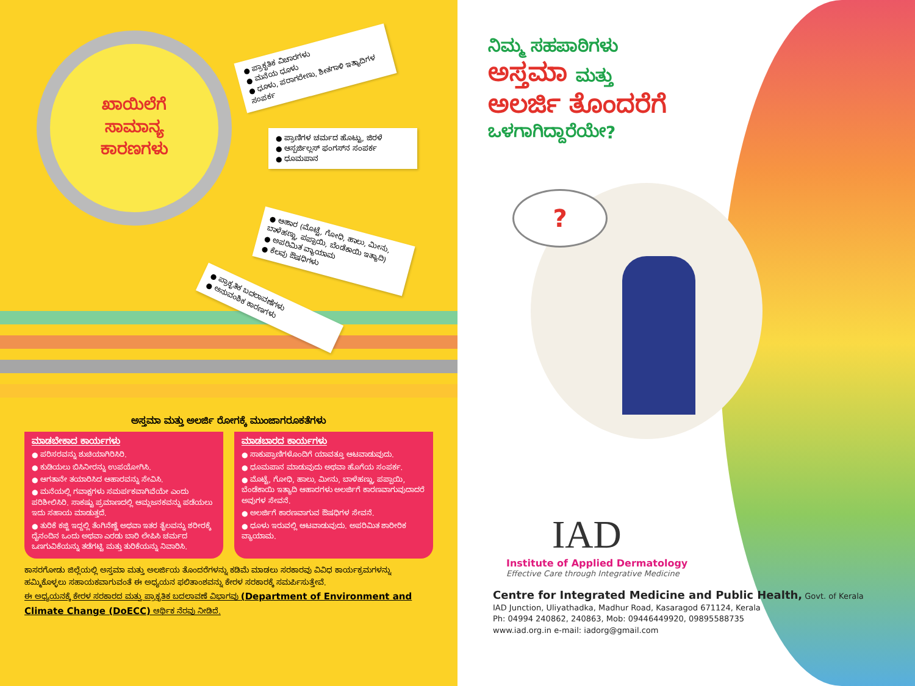ಖಾಯಿಲೆಗೆ
ಸಾಮಾನ್ಯ
ಕಾರಣಗಳು
● ಪ್ರಾಕೃತಿಕ ವಿಚಾರಗಳು
● ಮನೆಯ ಧೂಳು
● ಧೂಳು, ಪರಾಗರೇಣು, ಶೀತಗಾಳಿ ಇತ್ಯಾದಿಗಳ ಸಂಪರ್ಕ
● ಪ್ರಾಣಿಗಳ ಚರ್ಮದ ಹೊಟ್ಟು, ಜಿರಳೆ
● ಆಸ್ಪರ್ಜಿಲ್ಲಸ್ ಫಂಗಸ್‌ನ ಸಂಪರ್ಕ
● ಧೂಮಪಾನ
● ಆಹಾರ (ಮೊಟ್ಟೆ, ಗೋಧಿ, ಹಾಲು, ಮೀನು, ಬಾಳೆಹಣ್ಣು, ಪಪ್ಪಾಯಿ, ಬೆಂಡೆಕಾಯಿ ಇತ್ಯಾದಿ)
● ಅಪರಿಮಿತ ವ್ಯಾಯಾಮ
● ಕೆಲವು ಔಷಧಿಗಳು
● ಪ್ರಾಕೃತಿಕ ಬದಲಾವಣೆಗಳು
● ಅನುವಂಶಿಕ ಕಾರಣಗಳು
ಅಸ್ತಮಾ ಮತ್ತು ಅಲರ್ಜಿ ರೋಗಕ್ಕೆ ಮುಂಜಾಗರೂಕತೆಗಳು
ಮಾಡಬೇಕಾದ ಕಾರ್ಯಗಳು
● ಪರಿಸರವನ್ನು ಶುಚಿಯಾಗಿರಿಸಿರಿ.
● ಕುಡಿಯಲು ಬಿಸಿನೀರನ್ನು ಉಪಯೋಗಿಸಿ.
● ಆಗತಾನೇ ತಯಾರಿಸಿದ ಆಹಾರವನ್ನು ಸೇವಿಸಿ.
● ಮನೆಯಲ್ಲಿ ಗವಾಕ್ಷಗಳು ಸಮರ್ಪಕವಾಗಿವೆಯೇ ಎಂದು ಪರಿಶೀಲಿಸಿರಿ. ಸಾಕಷ್ಟು ಪ್ರಮಾಣದಲ್ಲಿ ಆಮ್ಲಜನಕವನ್ನು ಪಡೆಯಲು ಇದು ಸಹಾಯ ಮಾಡುತ್ತದೆ.
● ತುರಿಕೆ ಕಜ್ಜಿ ಇದ್ದಲ್ಲಿ ತೆಂಗಿನೆಣ್ಣೆ ಅಥವಾ ಇತರ ತೈಲವನ್ನು ಶರೀರಕ್ಕೆ ದೈನಂದಿನ ಒಂದು ಅಥವಾ ಎರಡು ಬಾರಿ ಲೇಪಿಸಿ ಚರ್ಮದ ಒಣಗುವಿಕೆಯನ್ನು ತಡೆಗಟ್ಟಿ ಮತ್ತು ತುರಿಕೆಯನ್ನು ನಿವಾರಿಸಿ.
ಮಾಡಬಾರದ ಕಾರ್ಯಗಳು
● ಸಾಕುಪ್ರಾಣಿಗಳೊಂದಿಗೆ ಯಾವತ್ತೂ ಆಟವಾಡುವುದು.
● ಧೂಮಪಾನ ಮಾಡುವುದು ಅಥವಾ ಹೊಗೆಯ ಸಂಪರ್ಕ.
● ಮೊಟ್ಟೆ, ಗೋಧಿ, ಹಾಲು, ಮೀನು, ಬಾಳೆಹಣ್ಣು, ಪಪ್ಪಾಯಿ, ಬೆಂಡೆಕಾಯಿ ಇತ್ಯಾದಿ ಆಹಾರಗಳು ಅಲರ್ಜಿಗೆ ಕಾರಣವಾಗುವುದಾದರೆ ಅವುಗಳ ಸೇವನೆ.
● ಅಲರ್ಜಿಗೆ ಕಾರಣವಾಗುವ ಔಷಧಿಗಳ ಸೇವನೆ.
● ಧೂಳು ಇರುವಲ್ಲಿ ಆಟವಾಡುವುದು. ಅಪರಿಮಿತ ಶಾರೀರಿಕ ವ್ಯಾಯಾಮ.
ಕಾಸರಗೋಡು ಜಿಲ್ಲೆಯಲ್ಲಿ ಅಸ್ತಮಾ ಮತ್ತು ಅಲರ್ಜಿಯ ತೊಂದರೆಗಳನ್ನು ಕಡಿಮೆ ಮಾಡಲು ಸರಕಾರವು ವಿವಿಧ ಕಾರ್ಯಕ್ರಮಗಳನ್ನು ಹಮ್ಮಿಕೊಳ್ಳಲು ಸಹಾಯಕವಾಗುವಂತೆ ಈ ಅಧ್ಯಯನ ಫಲಿತಾಂಶವನ್ನು ಕೇರಳ ಸರಕಾರಕ್ಕೆ ಸಮರ್ಪಿಸುತ್ತೇವೆ.
ಈ ಅಧ್ಯಯನಕ್ಕೆ ಕೇರಳ ಸರಕಾರದ ಮತ್ತು ಪ್ರಾಕೃತಿಕ ಬದಲಾವಣೆ ವಿಭಾಗವು (Department of Environment and Climate Change (DoECC) ಆರ್ಥಿಕ ನೆರವು ನೀಡಿದೆ.
ನಿಮ್ಮ ಸಹಪಾಠಿಗಳು
ಅಸ್ತಮಾ ಮತ್ತು
ಅಲರ್ಜಿ ತೊಂದರೆಗೆ
ಒಳಗಾಗಿದ್ದಾರೆಯೇ?
?
IAD
Institute of Applied Dermatology
Effective Care through Integrative Medicine
Centre for Integrated Medicine and Public Health, Govt. of Kerala
IAD Junction, Uliyathadka, Madhur Road, Kasaragod 671124, Kerala
Ph: 04994 240862, 240863, Mob: 09446449920, 09895588735
www.iad.org.in e-mail: iadorg@gmail.com